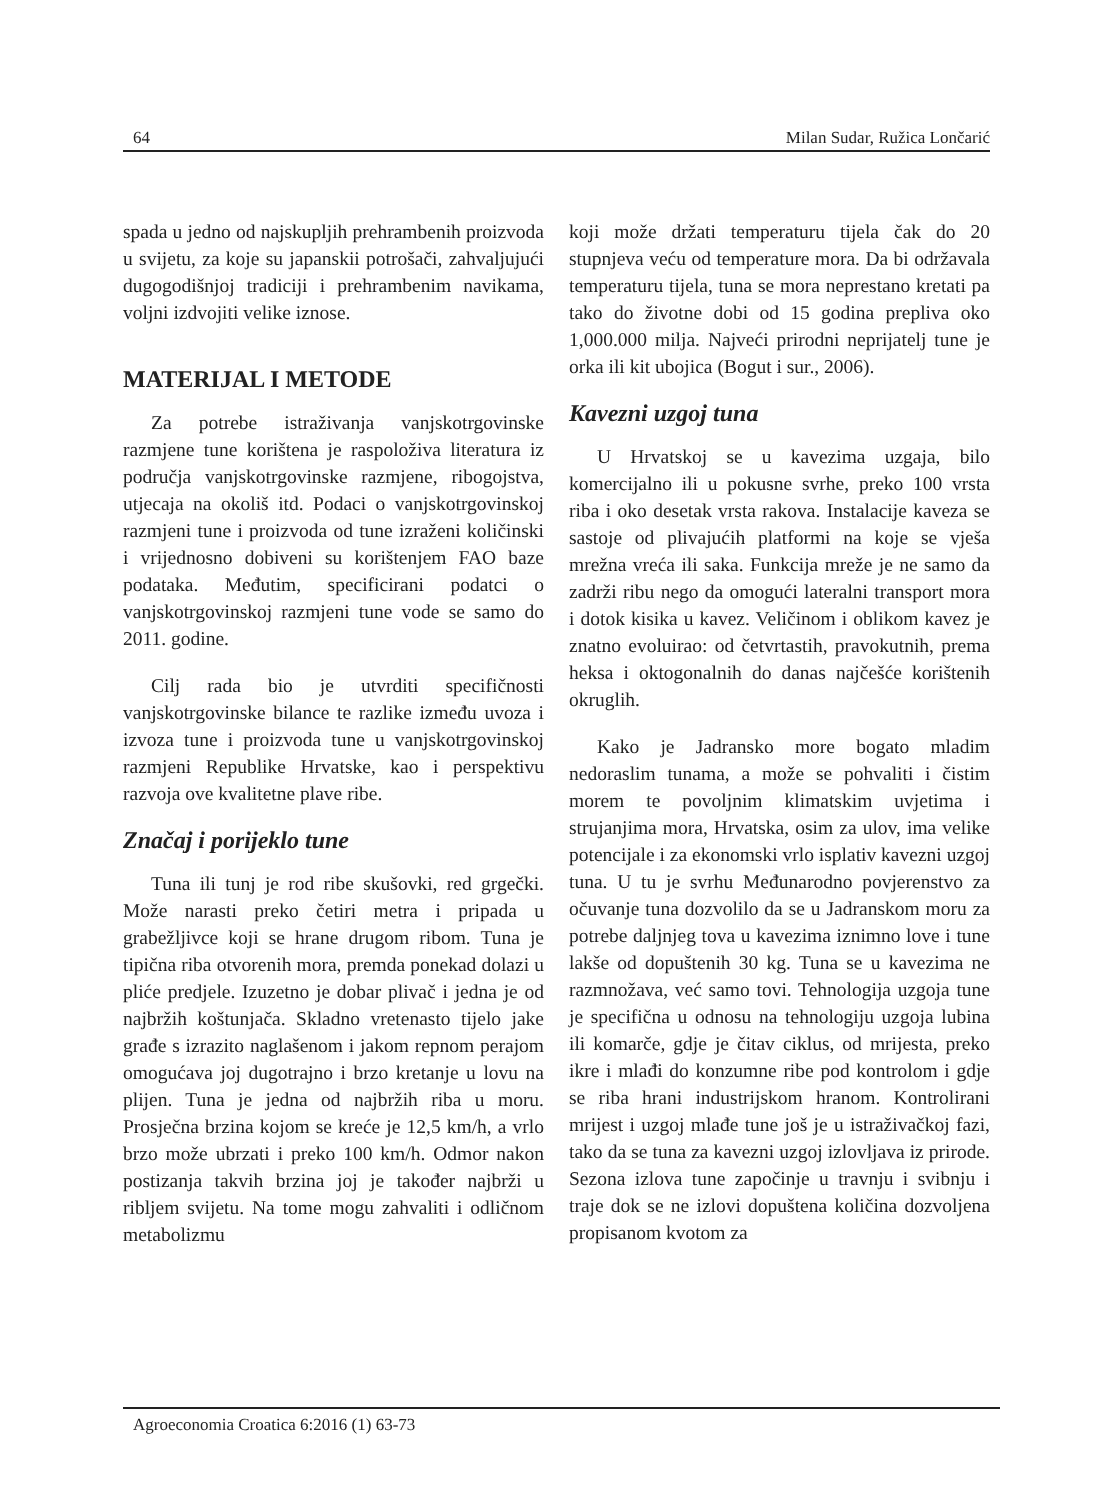64 Milan Sudar, Ružica Lončarić
spada u jedno od najskupljih prehrambenih proizvoda u svijetu, za koje su japanskii potrošači, zahvaljujući dugogodišnjoj tradiciji i prehrambenim navikama, voljni izdvojiti velike iznose.
MATERIJAL I METODE
Za potrebe istraživanja vanjskotrgovinske razmjene tune korištena je raspoloživa literatura iz područja vanjskotrgovinske razmjene, ribogojstva, utjecaja na okoliš itd. Podaci o vanjskotrgovinskoj razmjeni tune i proizvoda od tune izraženi količinski i vrijednosno dobiveni su korištenjem FAO baze podataka. Međutim, specificirani podatci o vanjskotrgovinskoj razmjeni tune vode se samo do 2011. godine.
Cilj rada bio je utvrditi specifičnosti vanjskotrgovinske bilance te razlike između uvoza i izvoza tune i proizvoda tune u vanjskotrgovinskoj razmjeni Republike Hrvatske, kao i perspektivu razvoja ove kvalitetne plave ribe.
Značaj i porijeklo tune
Tuna ili tunj je rod ribe skušovki, red grgečki. Može narasti preko četiri metra i pripada u grabežljivce koji se hrane drugom ribom. Tuna je tipična riba otvorenih mora, premda ponekad dolazi u plićе predjele. Izuzetno je dobar plivač i jedna je od najbržih koštunjača. Skladno vretenasto tijelo jake građe s izrazito naglašenom i jakom repnom perajom omogućava joj dugotrajno i brzo kretanje u lovu na plijen. Tuna je jedna od najbržih riba u moru. Prosječna brzina kojom se kreće je 12,5 km/h, a vrlo brzo može ubrzati i preko 100 km/h. Odmor nakon postizanja takvih brzina joj je također najbrži u ribljem svijetu. Na tome mogu zahvaliti i odličnom metabolizmu
koji može držati temperaturu tijela čak do 20 stupnjeva veću od temperature mora. Da bi održavala temperaturu tijela, tuna se mora neprestano kretati pa tako do životne dobi od 15 godina prepliva oko 1,000.000 milja. Najveći prirodni neprijatelj tune je orka ili kit ubojica (Bogut i sur., 2006).
Kavezni uzgoj tuna
U Hrvatskoj se u kavezima uzgaja, bilo komercijalno ili u pokusne svrhe, preko 100 vrsta riba i oko desetak vrsta rakova. Instalacije kaveza se sastoje od plivajućih platformi na koje se vješa mrežna vreća ili saka. Funkcija mreže je ne samo da zadrži ribu nego da omogući lateralni transport mora i dotok kisika u kavez. Veličinom i oblikom kavez je znatno evoluirao: od četvrtastih, pravokutnih, prema heksa i oktogonalnih do danas najčešće korištenih okruglih.
Kako je Jadransko more bogato mladim nedoraslim tunama, a može se pohvaliti i čistim morem te povoljnim klimatskim uvjetima i strujanjima mora, Hrvatska, osim za ulov, ima velike potencijale i za ekonomski vrlo isplativ kavezni uzgoj tuna. U tu je svrhu Međunarodno povjerenstvo za očuvanje tuna dozvolilo da se u Jadranskom moru za potrebe daljnjeg tova u kavezima iznimno love i tune lakše od dopuštenih 30 kg. Tuna se u kavezima ne razmnožava, već samo tovi. Tehnologija uzgoja tune je specifična u odnosu na tehnologiju uzgoja lubina ili komarče, gdje je čitav ciklus, od mrijesta, preko ikre i mlađi do konzumne ribe pod kontrolom i gdje se riba hrani industrijskom hranom. Kontrolirani mrijest i uzgoj mlađe tune još je u istraživačkoj fazi, tako da se tuna za kavezni uzgoj izlovljava iz prirode. Sezona izlova tune započinje u travnju i svibnju i traje dok se ne izlovi dopuštena količina dozvoljena propisanom kvotom za
Agroeconomia Croatica 6:2016 (1) 63-73